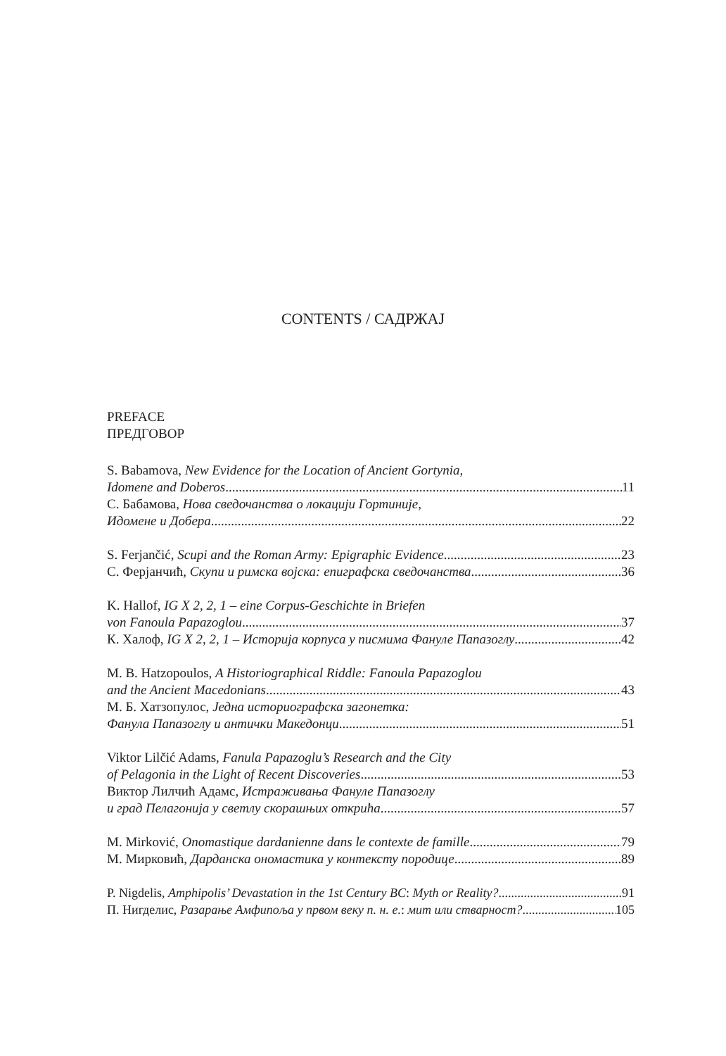CONTENTS / САДРЖАЈ
PREFACE
ПРЕДГОВОР
S. Babamova, New Evidence for the Location of Ancient Gortynia,
Idomene and Doberos 11
С. Бабамова, Нова сведочанства о локацији Гортиније,
Идомене и Добера 22
S. Ferjančić, Scupi and the Roman Army: Epigraphic Evidence 23
С. Ферјанчић, Скупи и римска војска: епиграфска сведочанства 36
K. Hallof, IG X 2, 2, 1 – eine Corpus-Geschichte in Briefen
von Fanoula Papazoglou 37
К. Халоф, IG X 2, 2, 1 – Историја корпуса у писмима Фануле Папазоглу 42
M. B. Hatzopoulos, A Historiographical Riddle: Fanoula Papazoglou
and the Ancient Macedonians 43
М. Б. Хатзопулос, Једна историографска загонетка:
Фанула Папазоглу и антички Македонци 51
Viktor Lilčić Adams, Fanula Papazoglu’s Research and the City
of Pelagonia in the Light of Recent Discoveries 53
Виктор Лилчић Адамс, Истраживања Фануле Папазоглу
и град Пелагонија у светлу скорашњих открића 57
M. Mirković, Onomastique dardanienne dans le contexte de famille 79
М. Мирковић, Дарданска ономастика у контексту породице 89
P. Nigdelis, Amphipolis’ Devastation in the 1st Century BC: Myth or Reality? 91
П. Нигделис, Разарање Амфипоља у првом веку п. н. е.: мит или стварност? 105